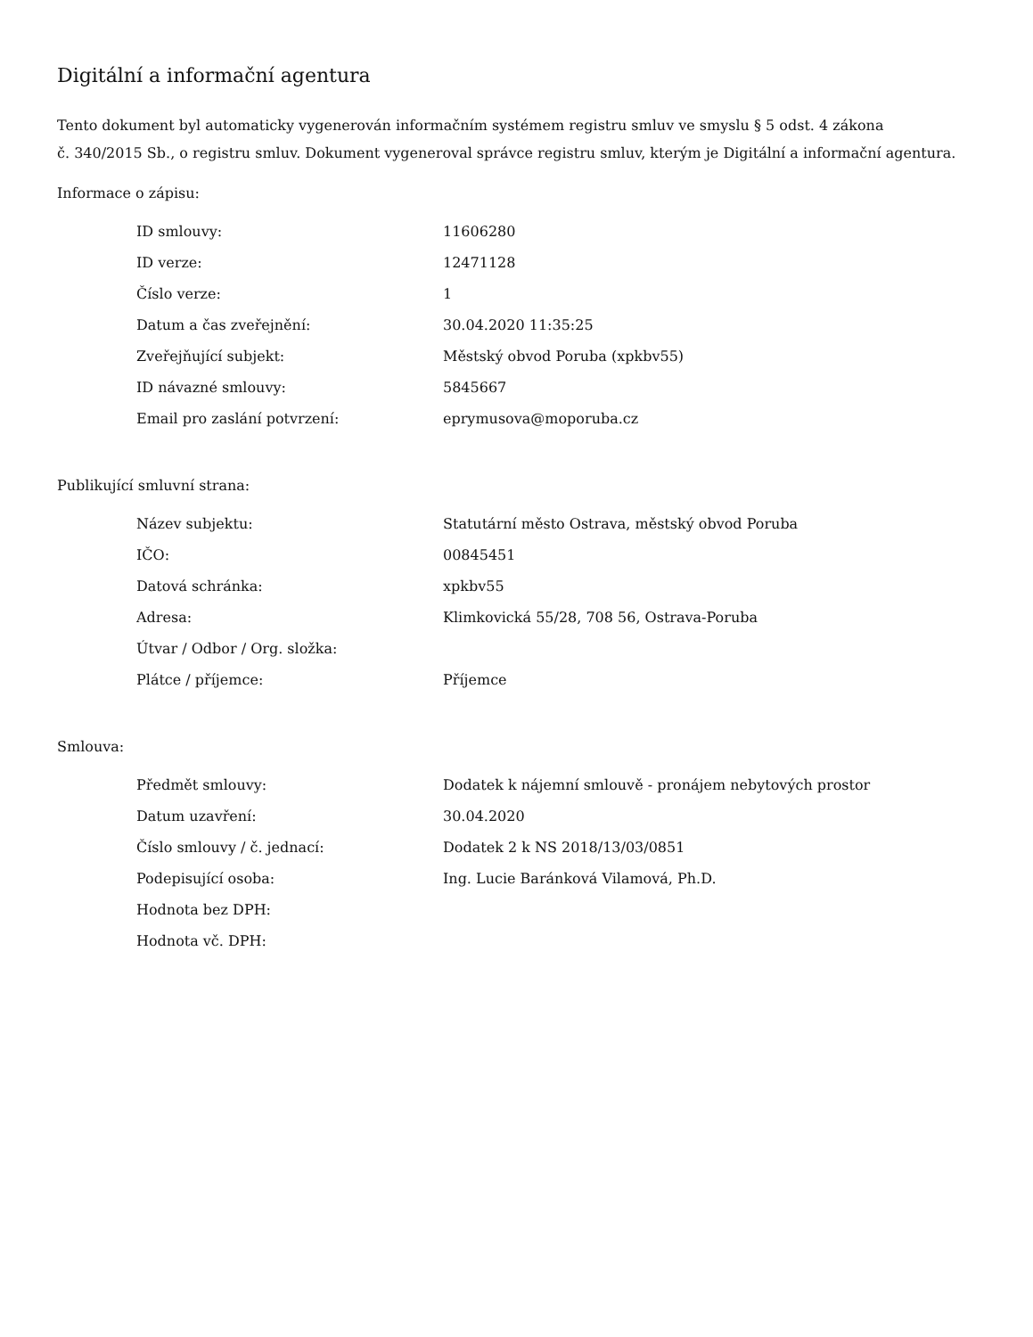Digitální a informační agentura
Tento dokument byl automaticky vygenerován informačním systémem registru smluv ve smyslu § 5 odst. 4 zákona
č. 340/2015 Sb., o registru smluv. Dokument vygeneroval správce registru smluv, kterým je Digitální a informační agentura.
Informace o zápisu:
| ID smlouvy: | 11606280 |
| ID verze: | 12471128 |
| Číslo verze: | 1 |
| Datum a čas zveřejnění: | 30.04.2020 11:35:25 |
| Zveřejňující subjekt: | Městský obvod Poruba (xpkbv55) |
| ID návazné smlouvy: | 5845667 |
| Email pro zaslání potvrzení: | eprymusova@moporuba.cz |
Publikující smluvní strana:
| Název subjektu: | Statutární město Ostrava, městský obvod Poruba |
| IČO: | 00845451 |
| Datová schránka: | xpkbv55 |
| Adresa: | Klimkovická 55/28, 708 56, Ostrava-Poruba |
| Útvar / Odbor / Org. složka: | |
| Plátce / příjemce: | Příjemce |
Smlouva:
| Předmět smlouvy: | Dodatek k nájemní smlouvě - pronájem nebytových prostor |
| Datum uzavření: | 30.04.2020 |
| Číslo smlouvy / č. jednací: | Dodatek 2 k NS 2018/13/03/0851 |
| Podepisující osoba: | Ing. Lucie Baránková Vilamová, Ph.D. |
| Hodnota bez DPH: | |
| Hodnota vč. DPH: | |